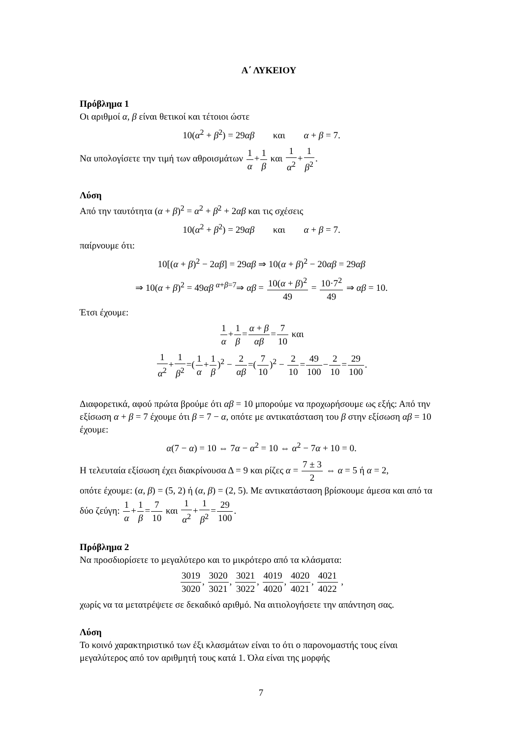Α΄ ΛΥΚΕΙΟΥ
Πρόβλημα 1
Οι αριθμοί α, β είναι θετικοί και τέτοιοι ώστε
10(α<sup>2</sup> + β<sup>2</sup>) = 29αβ και α + β = 7.
Να υπολογίσετε την τιμή των αθροισμάτων 1 α+1 β και 1 α<sup>2</sup>+1 β<sup>2</sup>.
Λύση
Από την ταυτότητα (α + β)<sup>2</sup> = α<sup>2</sup> + β<sup>2</sup> + 2αβ και τις σχέσεις
10(α<sup>2</sup> + β<sup>2</sup>) = 29αβ και α + β = 7.
παίρνουμε ότι:
10[(α + β)<sup>2</sup> − 2αβ] = 29αβ ⇒ 10(α + β)<sup>2</sup> − 20αβ = 29αβ
⇒ 10(α + β)<sup>2</sup> = 49αβ <sup>α+β=7</sup>⇒ αβ = 10(α + β)<sup>2</sup> 49 = 10·7<sup>2</sup> 49 ⇒ αβ = 10.
Έτσι έχουμε:
1 α+1 β=α + β αβ=7 10 και
1 α<sup>2</sup>+1 β<sup>2</sup>=(1 α+1 β)<sup>2</sup> − 2 αβ=(7 10)<sup>2</sup> − 2 10=49 100−2 10=29 100.
Διαφορετικά, αφού πρώτα βρούμε ότι αβ = 10 μπορούμε να προχωρήσουμε ως εξής: Από την εξίσωση α + β = 7 έχουμε ότι β = 7 − α, οπότε με αντικατάσταση του β στην εξίσωση αβ = 10 έχουμε:
α(7 − α) = 10 ⇔ 7α − α<sup>2</sup> = 10 ⇔ α<sup>2</sup> − 7α + 10 = 0.
Η τελευταία εξίσωση έχει διακρίνουσα Δ = 9 και ρίζες α = 7 ± 3 2 ⇔ α = 5 ή α = 2,
οπότε έχουμε: (α, β) = (5, 2) ή (α, β) = (2, 5). Με αντικατάσταση βρίσκουμε άμεσα και από τα δύο ζεύγη: 1 α+1 β=7 10 και 1 α<sup>2</sup>+1 β<sup>2</sup>=29 100.
Πρόβλημα 2
Να προσδιορίσετε το μεγαλύτερο και το μικρότερο από τα κλάσματα:
3019 3020, 3020 3021, 3021 3022, 4019 4020, 4020 4021, 4021 4022 ,
χωρίς να τα μετατρέψετε σε δεκαδικό αριθμό. Να αιτιολογήσετε την απάντηση σας.
Λύση
Το κοινό χαρακτηριστικό των έξι κλασμάτων είναι το ότι ο παρονομαστής τους είναι μεγαλύτερος από τον αριθμητή τους κατά 1. Όλα είναι της μορφής
7